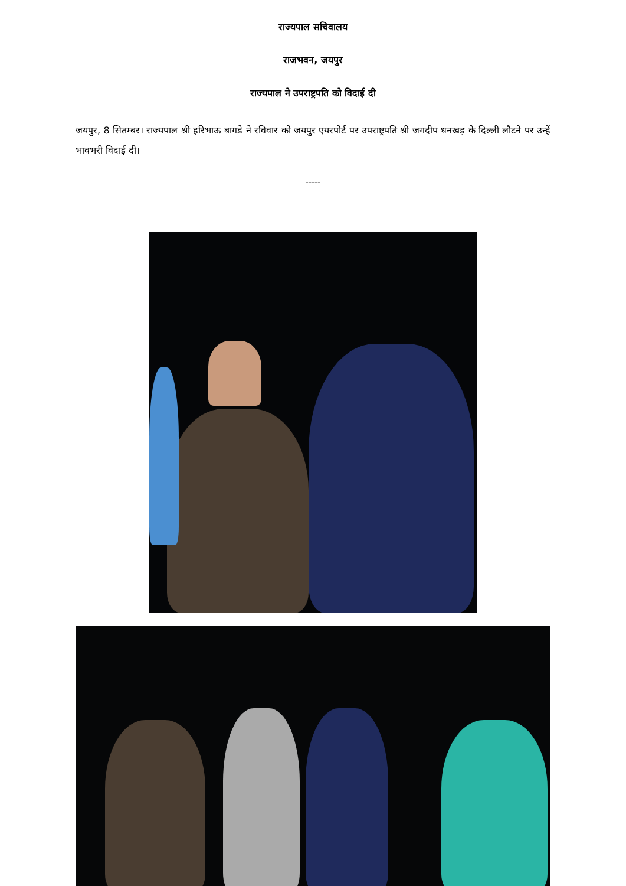राज्यपाल सचिवालय
राजभवन, जयपुर
राज्यपाल ने उपराष्ट्रपति को विदाई दी
जयपुर, 8 सितम्बर। राज्यपाल श्री हरिभाऊ बागडे ने रविवार को जयपुर एयरपोर्ट पर उपराष्ट्रपति श्री जगदीप धनखड़ के दिल्ली लौटने पर उन्हें भावभरी विदाई दी।
-----